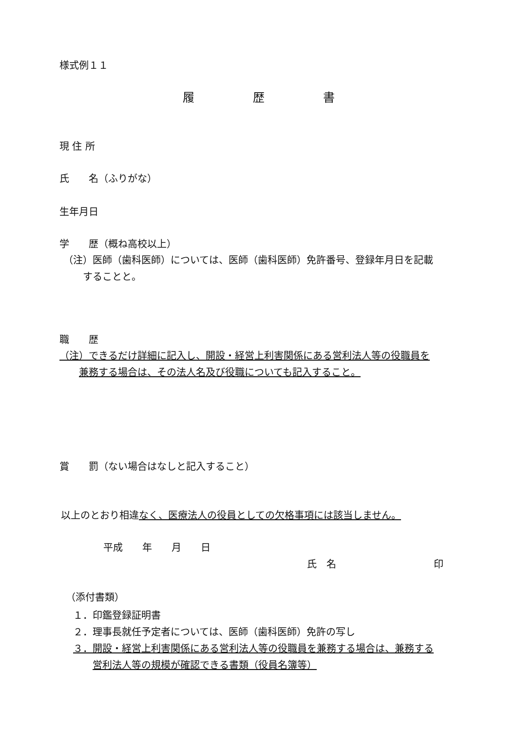様式例１１
履歴書
現 住 所
氏　　名（ふりがな）
生年月日
学　　歴（概ね高校以上）
（注）医師（歯科医師）については、医師（歯科医師）免許番号、登録年月日を記載
　　することと。
職　　歴
（注）できるだけ詳細に記入し、開設・経営上利害関係にある営利法人等の役職員を
　　兼務する場合は、その法人名及び役職についても記入すること。
賞　　罰（ない場合はなしと記入すること）
以上のとおり相違なく、医療法人の役員としての欠格事項には該当しません。
平成　　年　　月　　日
氏　名　　　　　　　　　　印
（添付書類）
１．印鑑登録証明書
２．理事長就任予定者については、医師（歯科医師）免許の写し
３．開設・経営上利害関係にある営利法人等の役職員を兼務する場合は、兼務する
　　営利法人等の規模が確認できる書類（役員名簿等）